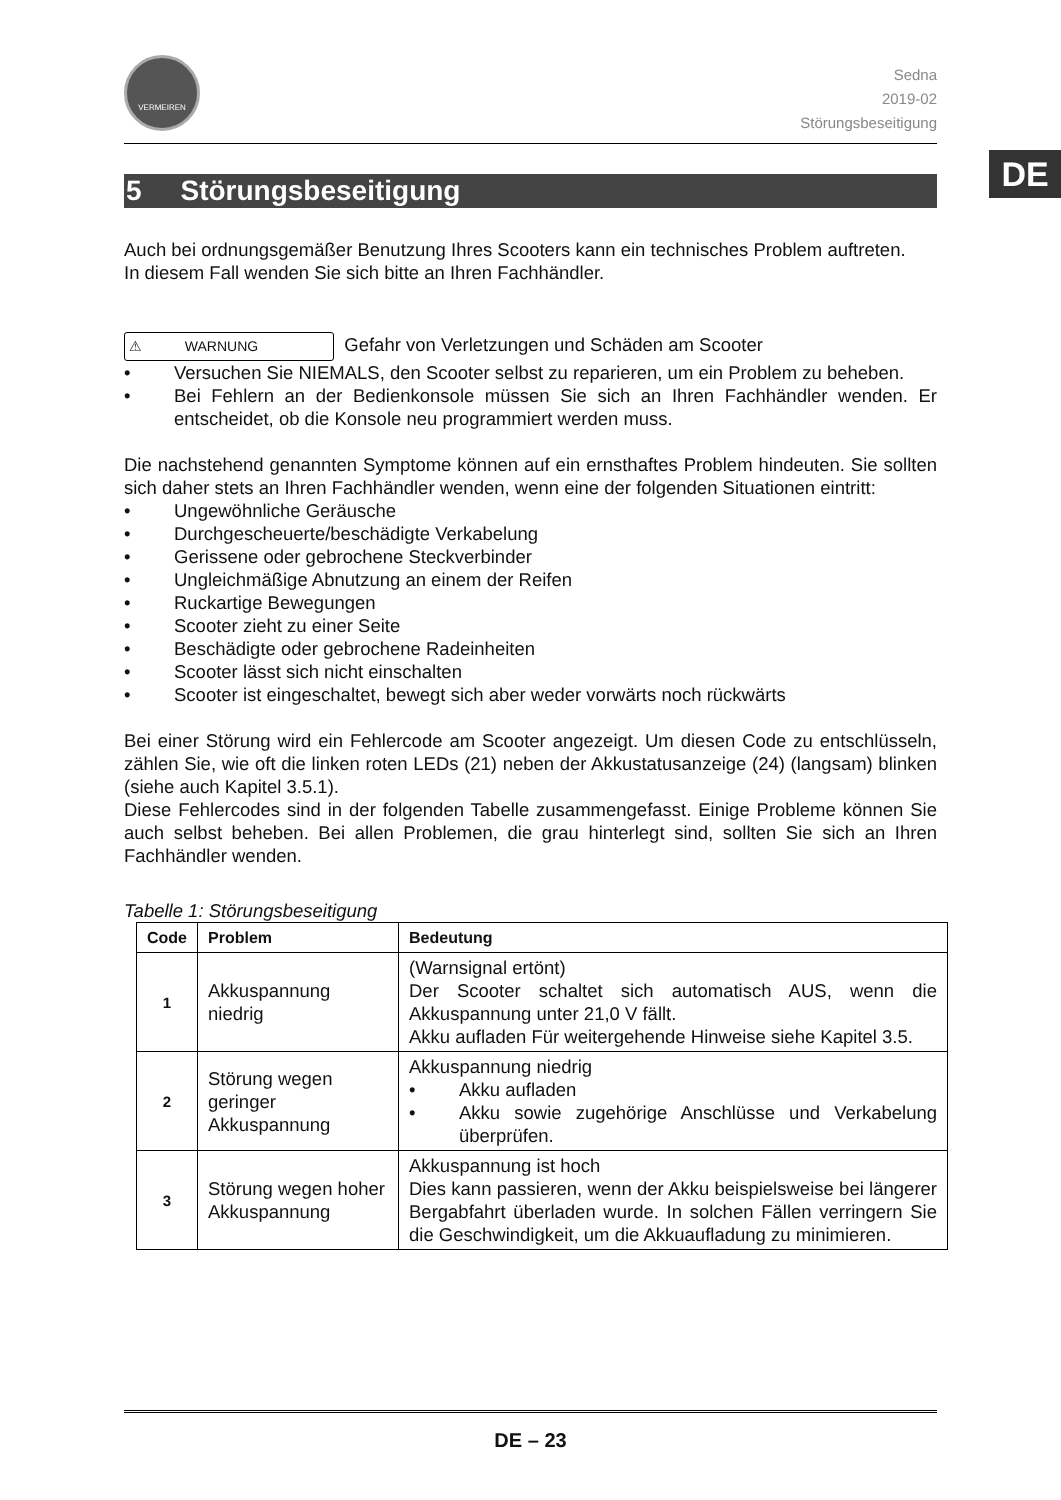DE
VERMEIREN
Sedna
2019-02
Störungsbeseitigung
5 Störungsbeseitigung
Auch bei ordnungsgemäßer Benutzung Ihres Scooters kann ein technisches Problem auftreten.
In diesem Fall wenden Sie sich bitte an Ihren Fachhändler.
⚠ WARNUNG Gefahr von Verletzungen und Schäden am Scooter
• Versuchen Sie NIEMALS, den Scooter selbst zu reparieren, um ein Problem zu beheben.
• Bei Fehlern an der Bedienkonsole müssen Sie sich an Ihren Fachhändler wenden. Er entscheidet, ob die Konsole neu programmiert werden muss.
Die nachstehend genannten Symptome können auf ein ernsthaftes Problem hindeuten. Sie sollten sich daher stets an Ihren Fachhändler wenden, wenn eine der folgenden Situationen eintritt:
• Ungewöhnliche Geräusche
• Durchgescheuerte/beschädigte Verkabelung
• Gerissene oder gebrochene Steckverbinder
• Ungleichmäßige Abnutzung an einem der Reifen
• Ruckartige Bewegungen
• Scooter zieht zu einer Seite
• Beschädigte oder gebrochene Radeinheiten
• Scooter lässt sich nicht einschalten
• Scooter ist eingeschaltet, bewegt sich aber weder vorwärts noch rückwärts
Bei einer Störung wird ein Fehlercode am Scooter angezeigt. Um diesen Code zu entschlüsseln, zählen Sie, wie oft die linken roten LEDs (21) neben der Akkustatusanzeige (24) (langsam) blinken (siehe auch Kapitel 3.5.1).
Diese Fehlercodes sind in der folgenden Tabelle zusammengefasst. Einige Probleme können Sie auch selbst beheben. Bei allen Problemen, die grau hinterlegt sind, sollten Sie sich an Ihren Fachhändler wenden.
Tabelle 1: Störungsbeseitigung
| Code | Problem | Bedeutung |
| --- | --- | --- |
| 1 | Akkuspannung niedrig | (Warnsignal ertönt) Der Scooter schaltet sich automatisch AUS, wenn die Akkuspannung unter 21,0 V fällt. Akku aufladen Für weitergehende Hinweise siehe Kapitel 3.5. |
| 2 | Störung wegen geringer Akkuspannung | Akkuspannung niedrig • Akku aufladen • Akku sowie zugehörige Anschlüsse und Verkabelung überprüfen. |
| 3 | Störung wegen hoher Akkuspannung | Akkuspannung ist hoch Dies kann passieren, wenn der Akku beispielsweise bei längerer Bergabfahrt überladen wurde. In solchen Fällen verringern Sie die Geschwindigkeit, um die Akkuaufladung zu minimieren. |
DE – 23